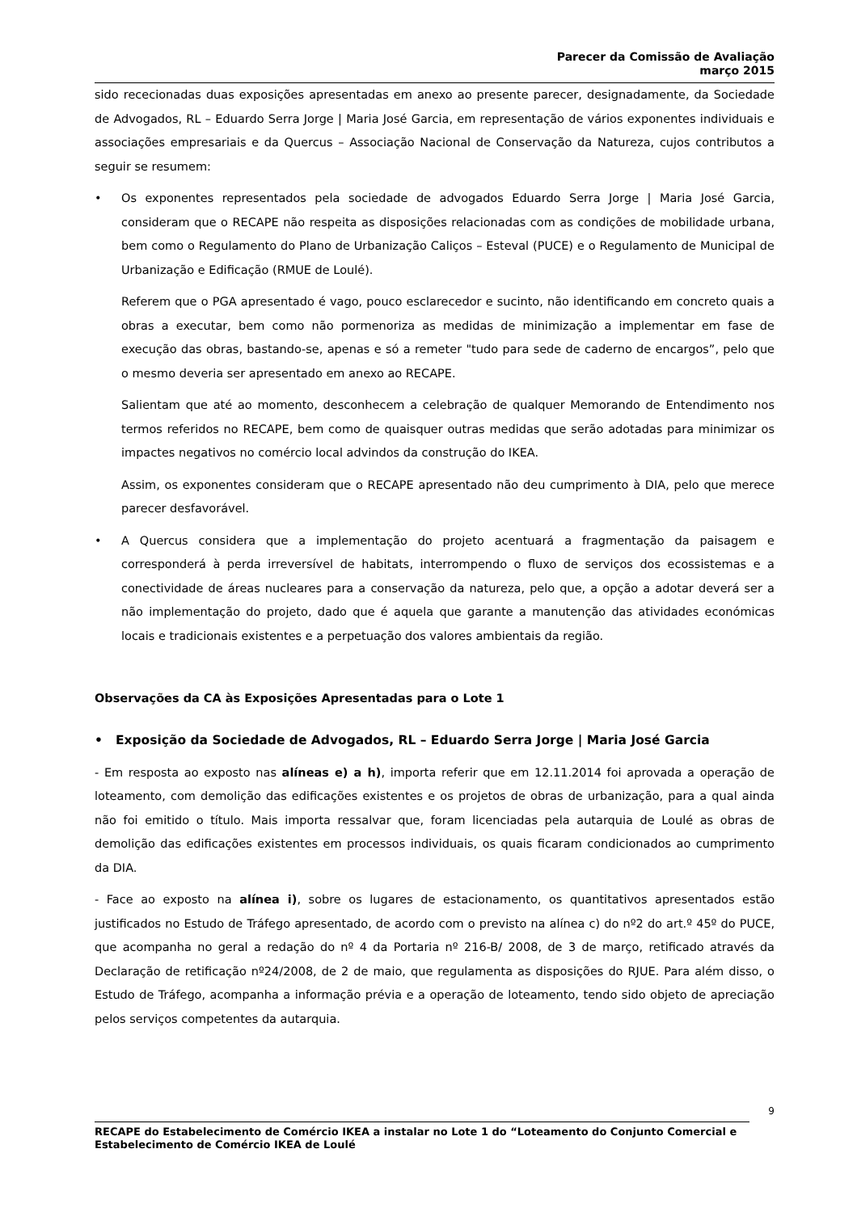Parecer da Comissão de Avaliação
março 2015
sido rececionadas duas exposições apresentadas em anexo ao presente parecer, designadamente, da Sociedade de Advogados, RL – Eduardo Serra Jorge | Maria José Garcia, em representação de vários exponentes individuais e associações empresariais e da Quercus – Associação Nacional de Conservação da Natureza, cujos contributos a seguir se resumem:
• Os exponentes representados pela sociedade de advogados Eduardo Serra Jorge | Maria José Garcia, consideram que o RECAPE não respeita as disposições relacionadas com as condições de mobilidade urbana, bem como o Regulamento do Plano de Urbanização Caliços – Esteval (PUCE) e o Regulamento de Municipal de Urbanização e Edificação (RMUE de Loulé).
Referem que o PGA apresentado é vago, pouco esclarecedor e sucinto, não identificando em concreto quais a obras a executar, bem como não pormenoriza as medidas de minimização a implementar em fase de execução das obras, bastando-se, apenas e só a remeter "tudo para sede de caderno de encargos”, pelo que o mesmo deveria ser apresentado em anexo ao RECAPE.
Salientam que até ao momento, desconhecem a celebração de qualquer Memorando de Entendimento nos termos referidos no RECAPE, bem como de quaisquer outras medidas que serão adotadas para minimizar os impactes negativos no comércio local advindos da construção do IKEA.
Assim, os exponentes consideram que o RECAPE apresentado não deu cumprimento à DIA, pelo que merece parecer desfavorável.
• A Quercus considera que a implementação do projeto acentuará a fragmentação da paisagem e corresponderá à perda irreversível de habitats, interrompendo o fluxo de serviços dos ecossistemas e a conectividade de áreas nucleares para a conservação da natureza, pelo que, a opção a adotar deverá ser a não implementação do projeto, dado que é aquela que garante a manutenção das atividades económicas locais e tradicionais existentes e a perpetuação dos valores ambientais da região.
Observações da CA às Exposições Apresentadas para o Lote 1
• Exposição da Sociedade de Advogados, RL – Eduardo Serra Jorge | Maria José Garcia
- Em resposta ao exposto nas alíneas e) a h), importa referir que em 12.11.2014 foi aprovada a operação de loteamento, com demolição das edificações existentes e os projetos de obras de urbanização, para a qual ainda não foi emitido o título. Mais importa ressalvar que, foram licenciadas pela autarquia de Loulé as obras de demolição das edificações existentes em processos individuais, os quais ficaram condicionados ao cumprimento da DIA.
- Face ao exposto na alínea i), sobre os lugares de estacionamento, os quantitativos apresentados estão justificados no Estudo de Tráfego apresentado, de acordo com o previsto na alínea c) do nº2 do art.º 45º do PUCE, que acompanha no geral a redação do nº 4 da Portaria nº 216-B/ 2008, de 3 de março, retificado através da Declaração de retificação nº24/2008, de 2 de maio, que regulamenta as disposições do RJUE. Para além disso, o Estudo de Tráfego, acompanha a informação prévia e a operação de loteamento, tendo sido objeto de apreciação pelos serviços competentes da autarquia.
9
RECAPE do Estabelecimento de Comércio IKEA a instalar no Lote 1 do “Loteamento do Conjunto Comercial e Estabelecimento de Comércio IKEA de Loulé